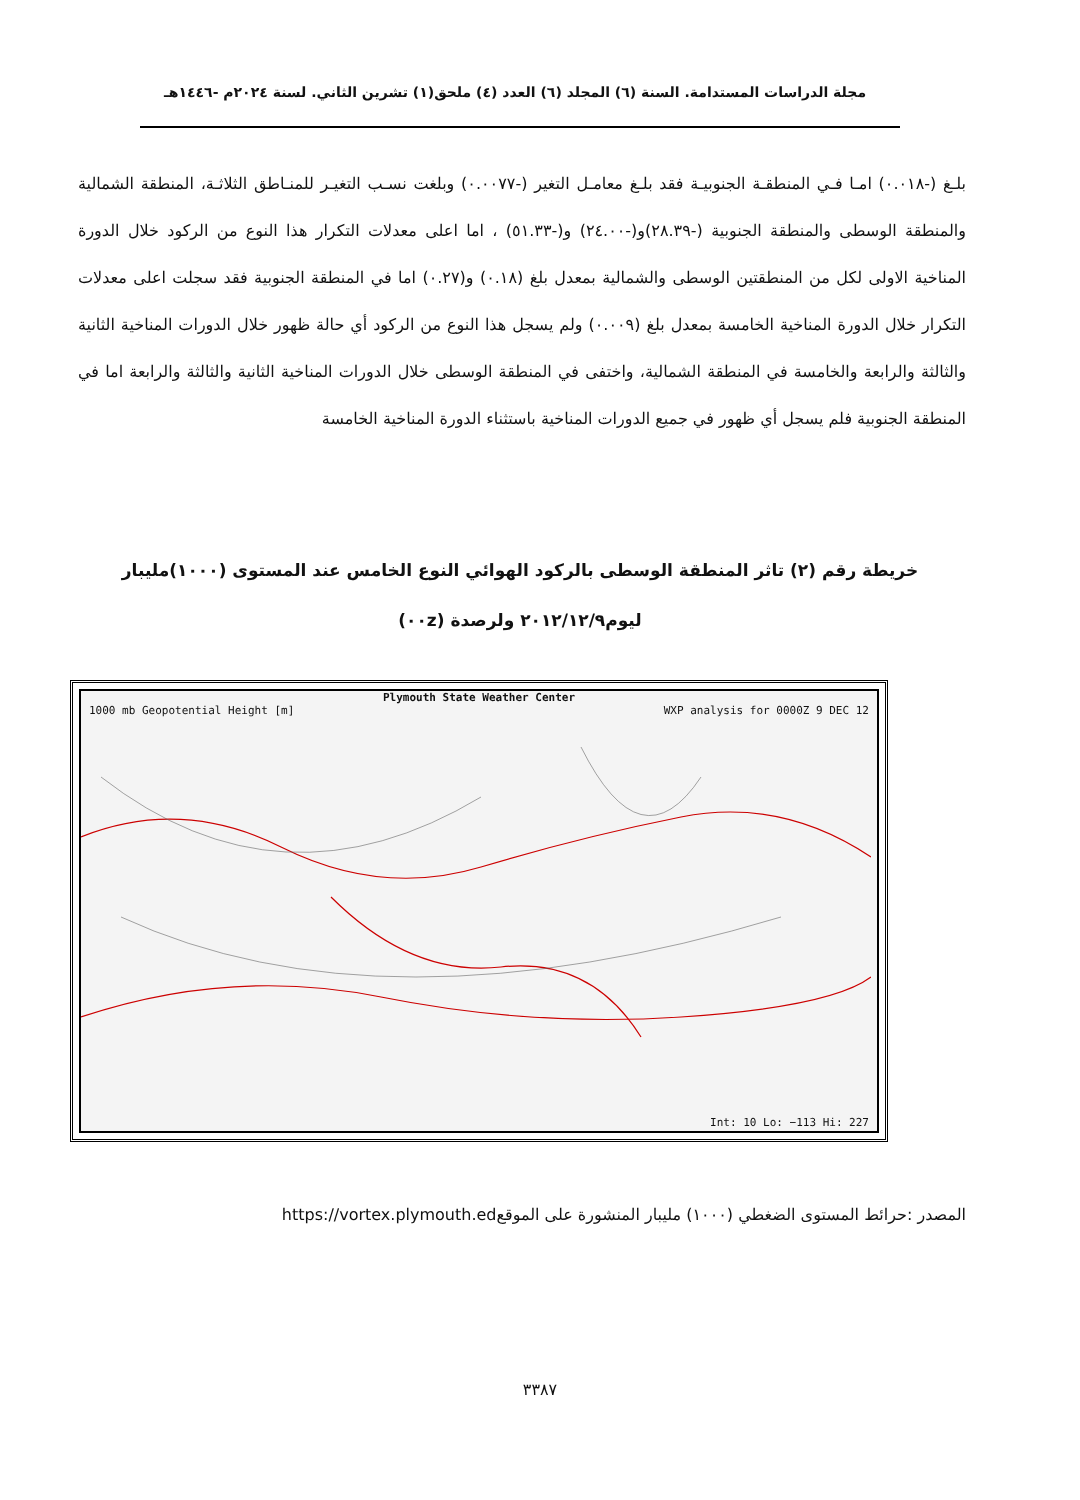مجلة الدراسات المستدامة. السنة (٦) المجلد (٦) العدد (٤) ملحق(١) تشرين الثاني. لسنة ٢٠٢٤م -١٤٤٦هـ
بلـغ (-٠.٠١٨) امـا فـي المنطقـة الجنوبيـة فقد بلـغ معامـل التغير (-٠.٠٠٧٧) وبلغت نسـب التغيـر للمنـاطق الثلاثـة، المنطقة الشمالية والمنطقة الوسطى والمنطقة الجنوبية (-٢٨.٣٩)و(-٢٤.٠٠) و(-٥١.٣٣) ، اما اعلى معدلات التكرار هذا النوع من الركود خلال الدورة المناخية الاولى لكل من المنطقتين الوسطى والشمالية بمعدل بلغ (٠.١٨) و(٠.٢٧) اما في المنطقة الجنوبية فقد سجلت اعلى معدلات التكرار خلال الدورة المناخية الخامسة بمعدل بلغ (٠.٠٠٩) ولم يسجل هذا النوع من الركود أي حالة ظهور خلال الدورات المناخية الثانية والثالثة والرابعة والخامسة في المنطقة الشمالية، واختفى في المنطقة الوسطى خلال الدورات المناخية الثانية والثالثة والرابعة اما في المنطقة الجنوبية فلم يسجل أي ظهور في جميع الدورات المناخية باستثناء الدورة المناخية الخامسة
خريطة رقم (٢) تاثر المنطقة الوسطى بالركود الهوائي النوع الخامس عند المستوى (١٠٠٠)مليبار
ليوم٢٠١٢/١٢/٩ ولرصدة (٠٠z)
Plymouth State Weather Center
1000 mb Geopotential Height [m] WXP analysis for 0000Z 9 DEC 12
Int: 10 Lo: −113 Hi: 227
المصدر :حرائط المستوى الضغطي (١٠٠٠) مليبار المنشورة على الموقعhttps://vortex.plymouth.ed
٣٣٨٧